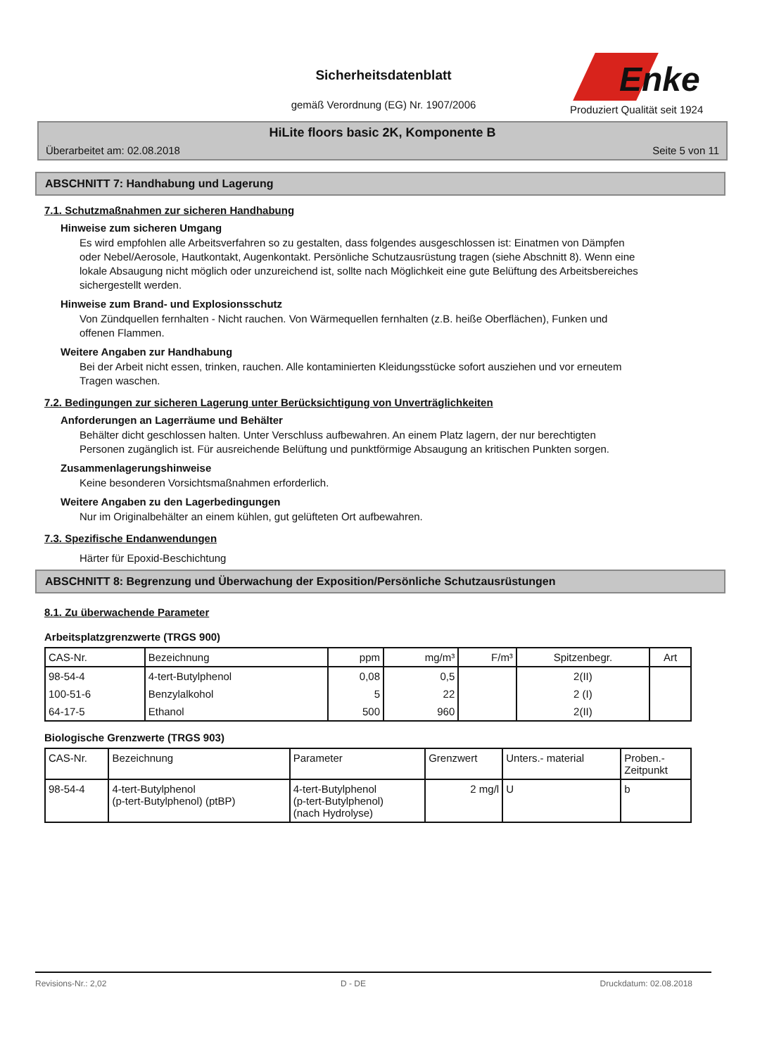Sicherheitsdatenblatt
gemäß Verordnung (EG) Nr. 1907/2006
Enke
Produziert Qualität seit 1924
HiLite floors basic 2K, Komponente B
Überarbeitet am: 02.08.2018 Seite 5 von 11
ABSCHNITT 7: Handhabung und Lagerung
7.1. Schutzmaßnahmen zur sicheren Handhabung
Hinweise zum sicheren Umgang
Es wird empfohlen alle Arbeitsverfahren so zu gestalten, dass folgendes ausgeschlossen ist: Einatmen von Dämpfen oder Nebel/Aerosole, Hautkontakt, Augenkontakt. Persönliche Schutzausrüstung tragen (siehe Abschnitt 8). Wenn eine lokale Absaugung nicht möglich oder unzureichend ist, sollte nach Möglichkeit eine gute Belüftung des Arbeitsbereiches sichergestellt werden.
Hinweise zum Brand- und Explosionsschutz
Von Zündquellen fernhalten - Nicht rauchen. Von Wärmequellen fernhalten (z.B. heiße Oberflächen), Funken und offenen Flammen.
Weitere Angaben zur Handhabung
Bei der Arbeit nicht essen, trinken, rauchen. Alle kontaminierten Kleidungsstücke sofort ausziehen und vor erneutem Tragen waschen.
7.2. Bedingungen zur sicheren Lagerung unter Berücksichtigung von Unverträglichkeiten
Anforderungen an Lagerräume und Behälter
Behälter dicht geschlossen halten. Unter Verschluss aufbewahren. An einem Platz lagern, der nur berechtigten Personen zugänglich ist. Für ausreichende Belüftung und punktförmige Absaugung an kritischen Punkten sorgen.
Zusammenlagerungshinweise
Keine besonderen Vorsichtsmaßnahmen erforderlich.
Weitere Angaben zu den Lagerbedingungen
Nur im Originalbehälter an einem kühlen, gut gelüfteten Ort aufbewahren.
7.3. Spezifische Endanwendungen
Härter für Epoxid-Beschichtung
ABSCHNITT 8: Begrenzung und Überwachung der Exposition/Persönliche Schutzausrüstungen
8.1. Zu überwachende Parameter
Arbeitsplatzgrenzwerte (TRGS 900)
| CAS-Nr. | Bezeichnung | ppm | mg/m³ | F/m³ | Spitzenbegr. | Art |
| --- | --- | --- | --- | --- | --- | --- |
| 98-54-4 | 4-tert-Butylphenol | 0,08 | 0,5 | | 2(II) | |
| 100-51-6 | Benzylalkohol | 5 | 22 | | 2 (I) | |
| 64-17-5 | Ethanol | 500 | 960 | | 2(II) | |
Biologische Grenzwerte (TRGS 903)
| CAS-Nr. | Bezeichnung | Parameter | Grenzwert | Unters.- material | Proben.- Zeitpunkt |
| --- | --- | --- | --- | --- | --- |
| 98-54-4 | 4-tert-Butylphenol (p-tert-Butylphenol) (ptBP) | 4-tert-Butylphenol (p-tert-Butylphenol) (nach Hydrolyse) | 2 mg/l | U | b |
Revisions-Nr.: 2,02 D - DE Druckdatum: 02.08.2018